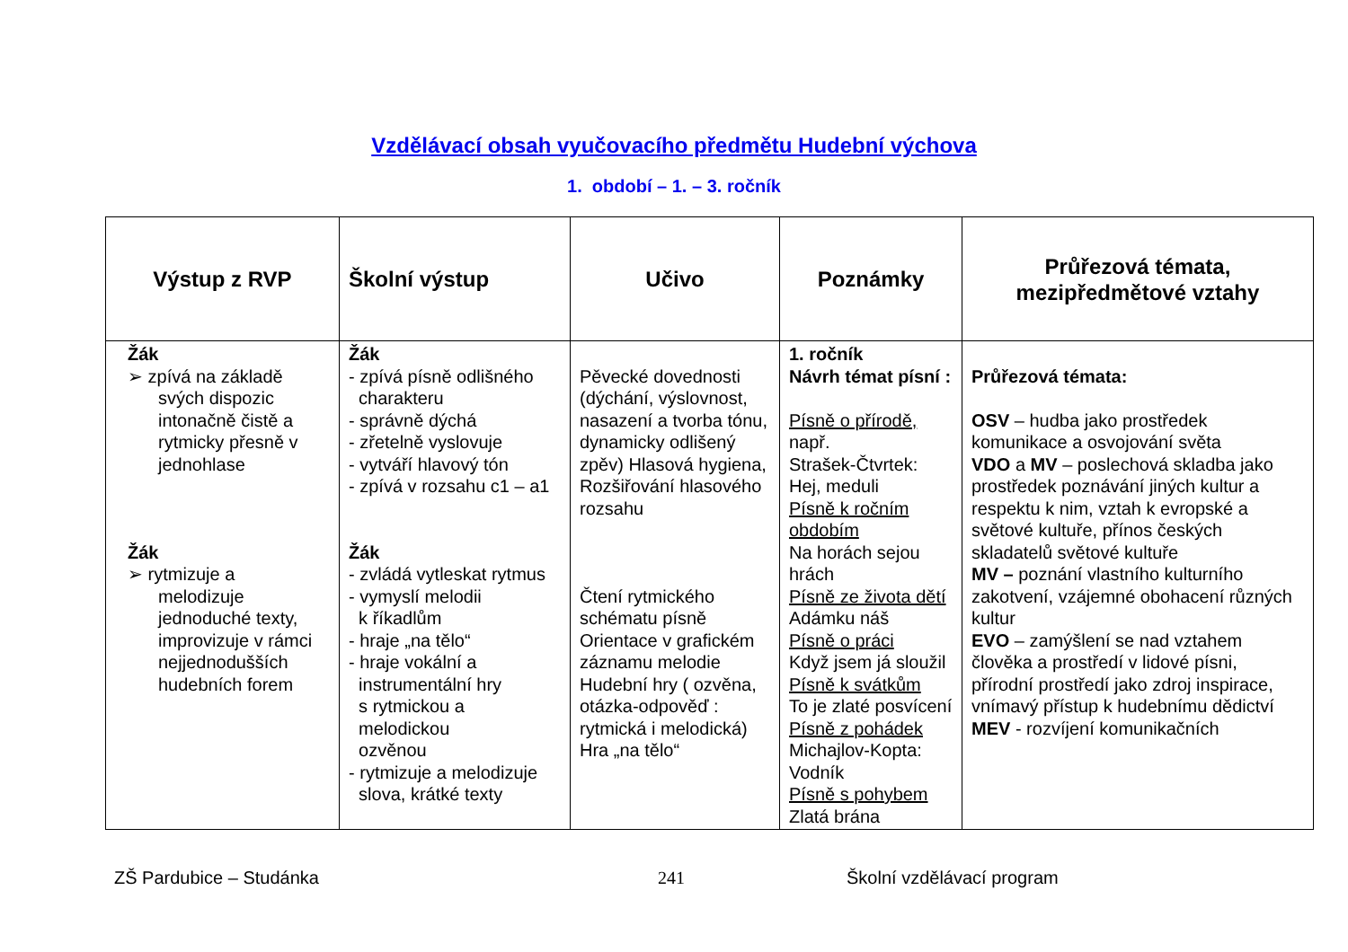Vzdělávací obsah vyučovacího předmětu Hudební výchova
1. období – 1. – 3. ročník
| Výstup z RVP | Školní výstup | Učivo | Poznámky | Průřezová témata, mezipředmětové vztahy |
| --- | --- | --- | --- | --- |
| Žák ➢ zpívá na základě svých dispozic intonačně čistě a rytmicky přesně v jednohlase Žák ➢ rytmizuje a melodizuje jednoduché texty, improvizuje v rámci nejjednodušších hudebních forem | Žák - zpívá písně odlišného charakteru - správně dýchá - zřetelně vyslovuje - vytváří hlavový tón - zpívá v rozsahu c1 – a1 Žák - zvládá vytleskat rytmus - vymyslí melodii k říkadlům - hraje „na tělo“ - hraje vokální a instrumentální hry s rytmickou a melodickou ozvěnou - rytmizuje a melodizuje slova, krátké texty | Pěvecké dovednosti (dýchání, výslovnost, nasazení a tvorba tónu, dynamicky odlišený zpěv) Hlasová hygiena, Rozšiřování hlasového rozsahu Čtení rytmického schématu písně Orientace v grafickém záznamu melodie Hudební hry ( ozvěna, otázka-odpověď : rytmická i melodická) Hra „na tělo“ | 1. ročník Návrh témat písní : Písně o přírodě, např. Strašek-Čtvrtek: Hej, meduli Písně k ročním obdobím Na horách sejou hrách Písně ze života dětí Adámku náš Písně o práci Když jsem já sloužil Písně k svátkům To je zlaté posvícení Písně z pohádek Michajlov-Kopta: Vodník Písně s pohybem Zlatá brána | Průřezová témata: OSV – hudba jako prostředek komunikace a osvojování světa VDO a MV – poslechová skladba jako prostředek poznávání jiných kultur a respektu k nim, vztah k evropské a světové kultuře, přínos českých skladatelů světové kultuře MV – poznání vlastního kulturního zakotvení, vzájemné obohacení různých kultur EVO – zamýšlení se nad vztahem člověka a prostředí v lidové písni, přírodní prostředí jako zdroj inspirace, vnímavý přístup k hudebnímu dědictví MEV - rozvíjení komunikačních |
ZŠ Pardubice – Studánka 241 Školní vzdělávací program